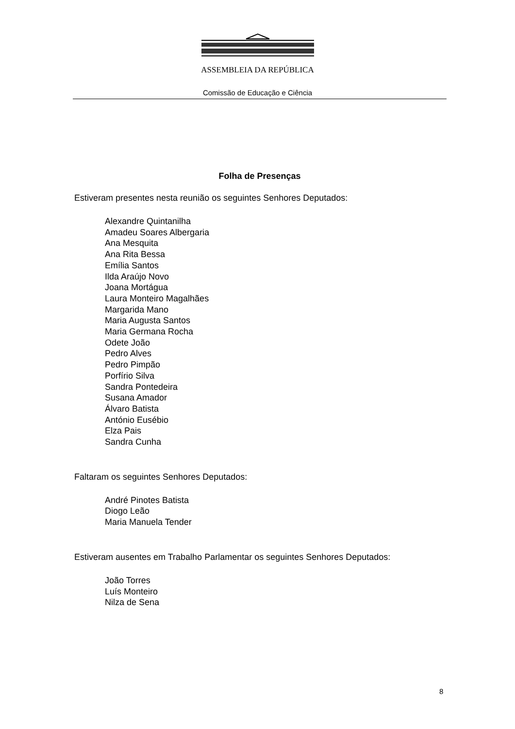ASSEMBLEIA DA REPÚBLICA
Comissão de Educação e Ciência
Folha de Presenças
Estiveram presentes nesta reunião os seguintes Senhores Deputados:
Alexandre Quintanilha
Amadeu Soares Albergaria
Ana Mesquita
Ana Rita Bessa
Emília Santos
Ilda Araújo Novo
Joana Mortágua
Laura Monteiro Magalhães
Margarida Mano
Maria Augusta Santos
Maria Germana Rocha
Odete João
Pedro Alves
Pedro Pimpão
Porfírio Silva
Sandra Pontedeira
Susana Amador
Álvaro Batista
António Eusébio
Elza Pais
Sandra Cunha
Faltaram os seguintes Senhores Deputados:
André Pinotes Batista
Diogo Leão
Maria Manuela Tender
Estiveram ausentes em Trabalho Parlamentar os seguintes Senhores Deputados:
João Torres
Luís Monteiro
Nilza de Sena
8